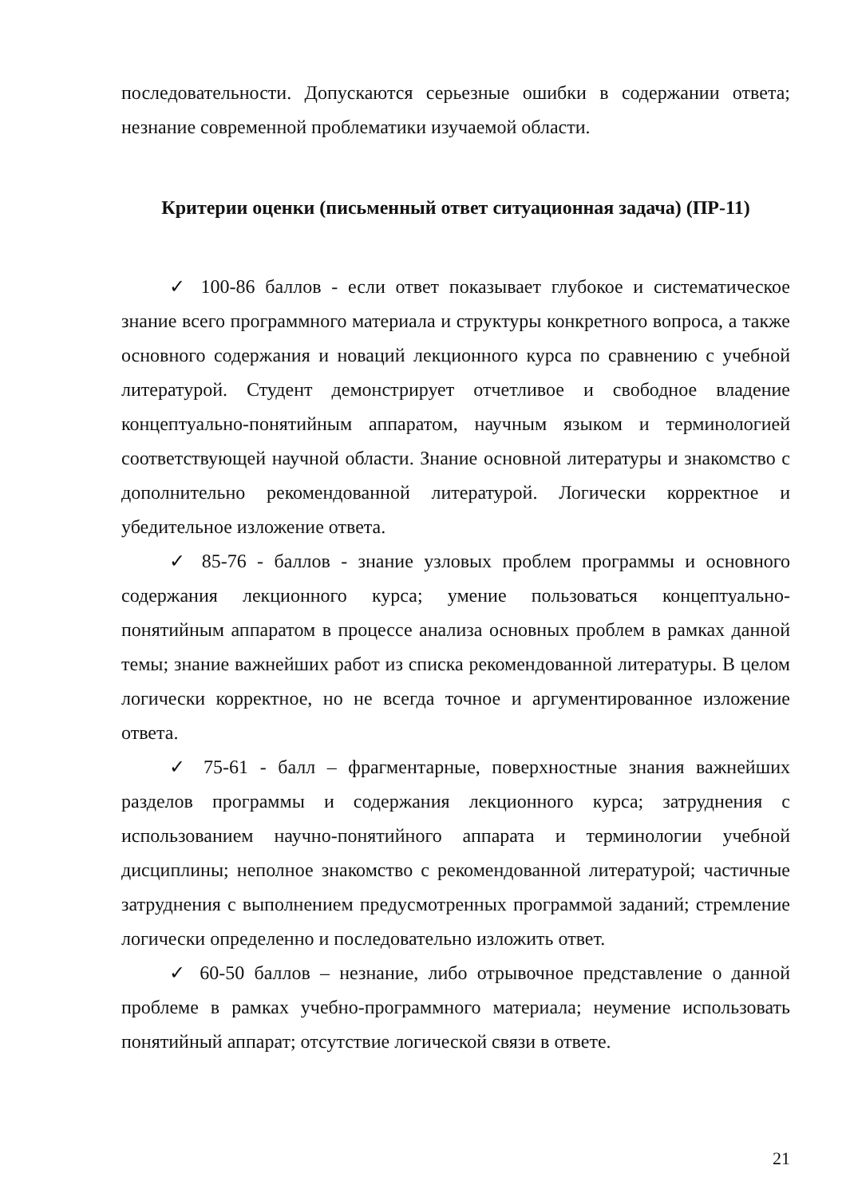последовательности. Допускаются серьезные ошибки в содержании ответа; незнание современной проблематики изучаемой области.
Критерии оценки (письменный ответ ситуационная задача) (ПР-11)
✓ 100-86 баллов - если ответ показывает глубокое и систематическое знание всего программного материала и структуры конкретного вопроса, а также основного содержания и новаций лекционного курса по сравнению с учебной литературой. Студент демонстрирует отчетливое и свободное владение концептуально-понятийным аппаратом, научным языком и терминологией соответствующей научной области. Знание основной литературы и знакомство с дополнительно рекомендованной литературой. Логически корректное и убедительное изложение ответа.
✓ 85-76 - баллов - знание узловых проблем программы и основного содержания лекционного курса; умение пользоваться концептуально-понятийным аппаратом в процессе анализа основных проблем в рамках данной темы; знание важнейших работ из списка рекомендованной литературы. В целом логически корректное, но не всегда точное и аргументированное изложение ответа.
✓ 75-61 - балл – фрагментарные, поверхностные знания важнейших разделов программы и содержания лекционного курса; затруднения с использованием научно-понятийного аппарата и терминологии учебной дисциплины; неполное знакомство с рекомендованной литературой; частичные затруднения с выполнением предусмотренных программой заданий; стремление логически определенно и последовательно изложить ответ.
✓ 60-50 баллов – незнание, либо отрывочное представление о данной проблеме в рамках учебно-программного материала; неумение использовать понятийный аппарат; отсутствие логической связи в ответе.
21